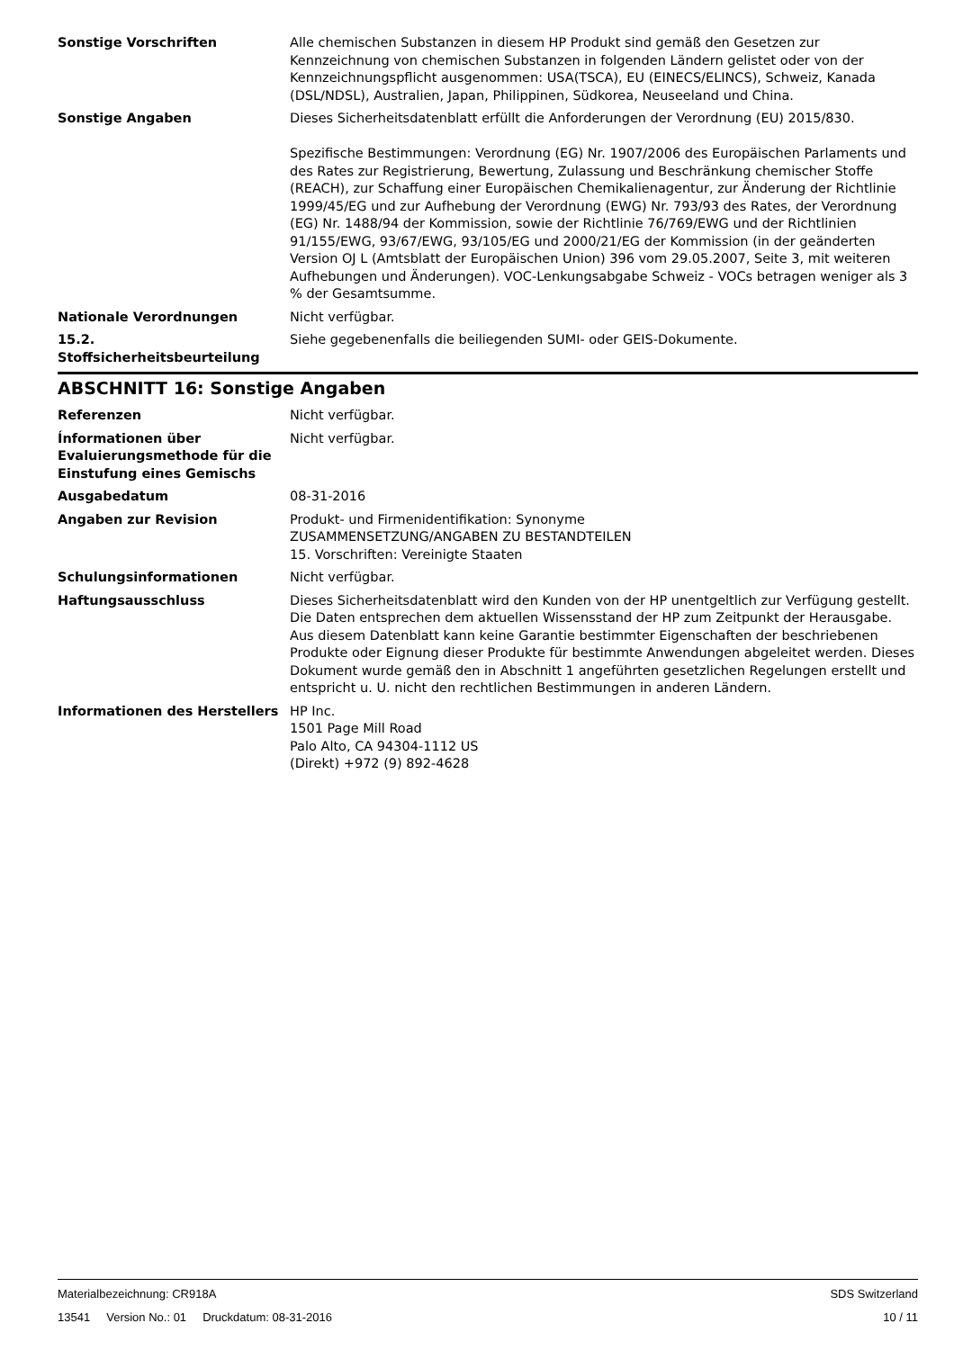Sonstige Vorschriften Alle chemischen Substanzen in diesem HP Produkt sind gemäß den Gesetzen zur Kennzeichnung von chemischen Substanzen in folgenden Ländern gelistet oder von der Kennzeichnungspflicht ausgenommen: USA(TSCA), EU (EINECS/ELINCS), Schweiz, Kanada (DSL/NDSL), Australien, Japan, Philippinen, Südkorea, Neuseeland und China.
Sonstige Angaben Dieses Sicherheitsdatenblatt erfüllt die Anforderungen der Verordnung (EU) 2015/830.
Spezifische Bestimmungen: Verordnung (EG) Nr. 1907/2006 des Europäischen Parlaments und des Rates zur Registrierung, Bewertung, Zulassung und Beschränkung chemischer Stoffe (REACH), zur Schaffung einer Europäischen Chemikalienagentur, zur Änderung der Richtlinie 1999/45/EG und zur Aufhebung der Verordnung (EWG) Nr. 793/93 des Rates, der Verordnung (EG) Nr. 1488/94 der Kommission, sowie der Richtlinie 76/769/EWG und der Richtlinien 91/155/EWG, 93/67/EWG, 93/105/EG und 2000/21/EG der Kommission (in der geänderten Version OJ L (Amtsblatt der Europäischen Union) 396 vom 29.05.2007, Seite 3, mit weiteren Aufhebungen und Änderungen). VOC-Lenkungsabgabe Schweiz - VOCs betragen weniger als 3 % der Gesamtsumme.
Nationale Verordnungen Nicht verfügbar.
15.2. Stoffsicherheitsbeurteilung
Siehe gegebenenfalls die beiliegenden SUMI- oder GEIS-Dokumente.
ABSCHNITT 16: Sonstige Angaben
Referenzen Nicht verfügbar.
Ínformationen über Evaluierungsmethode für die Einstufung eines Gemischs
Nicht verfügbar.
Ausgabedatum 08-31-2016
Angaben zur Revision Produkt- und Firmenidentifikation: Synonyme
ZUSAMMENSETZUNG/ANGABEN ZU BESTANDTEILEN
15. Vorschriften: Vereinigte Staaten
Schulungsinformationen Nicht verfügbar.
Haftungsausschluss Dieses Sicherheitsdatenblatt wird den Kunden von der HP unentgeltlich zur Verfügung gestellt. Die Daten entsprechen dem aktuellen Wissensstand der HP zum Zeitpunkt der Herausgabe. Aus diesem Datenblatt kann keine Garantie bestimmter Eigenschaften der beschriebenen Produkte oder Eignung dieser Produkte für bestimmte Anwendungen abgeleitet werden. Dieses Dokument wurde gemäß den in Abschnitt 1 angeführten gesetzlichen Regelungen erstellt und entspricht u. U. nicht den rechtlichen Bestimmungen in anderen Ländern.
Informationen des Herstellers HP Inc.
1501 Page Mill Road
Palo Alto, CA 94304-1112 US
(Direkt) +972 (9) 892-4628
Materialbezeichnung: CR918A SDS Switzerland
13541 Version No.: 01 Druckdatum: 08-31-2016 10 / 11